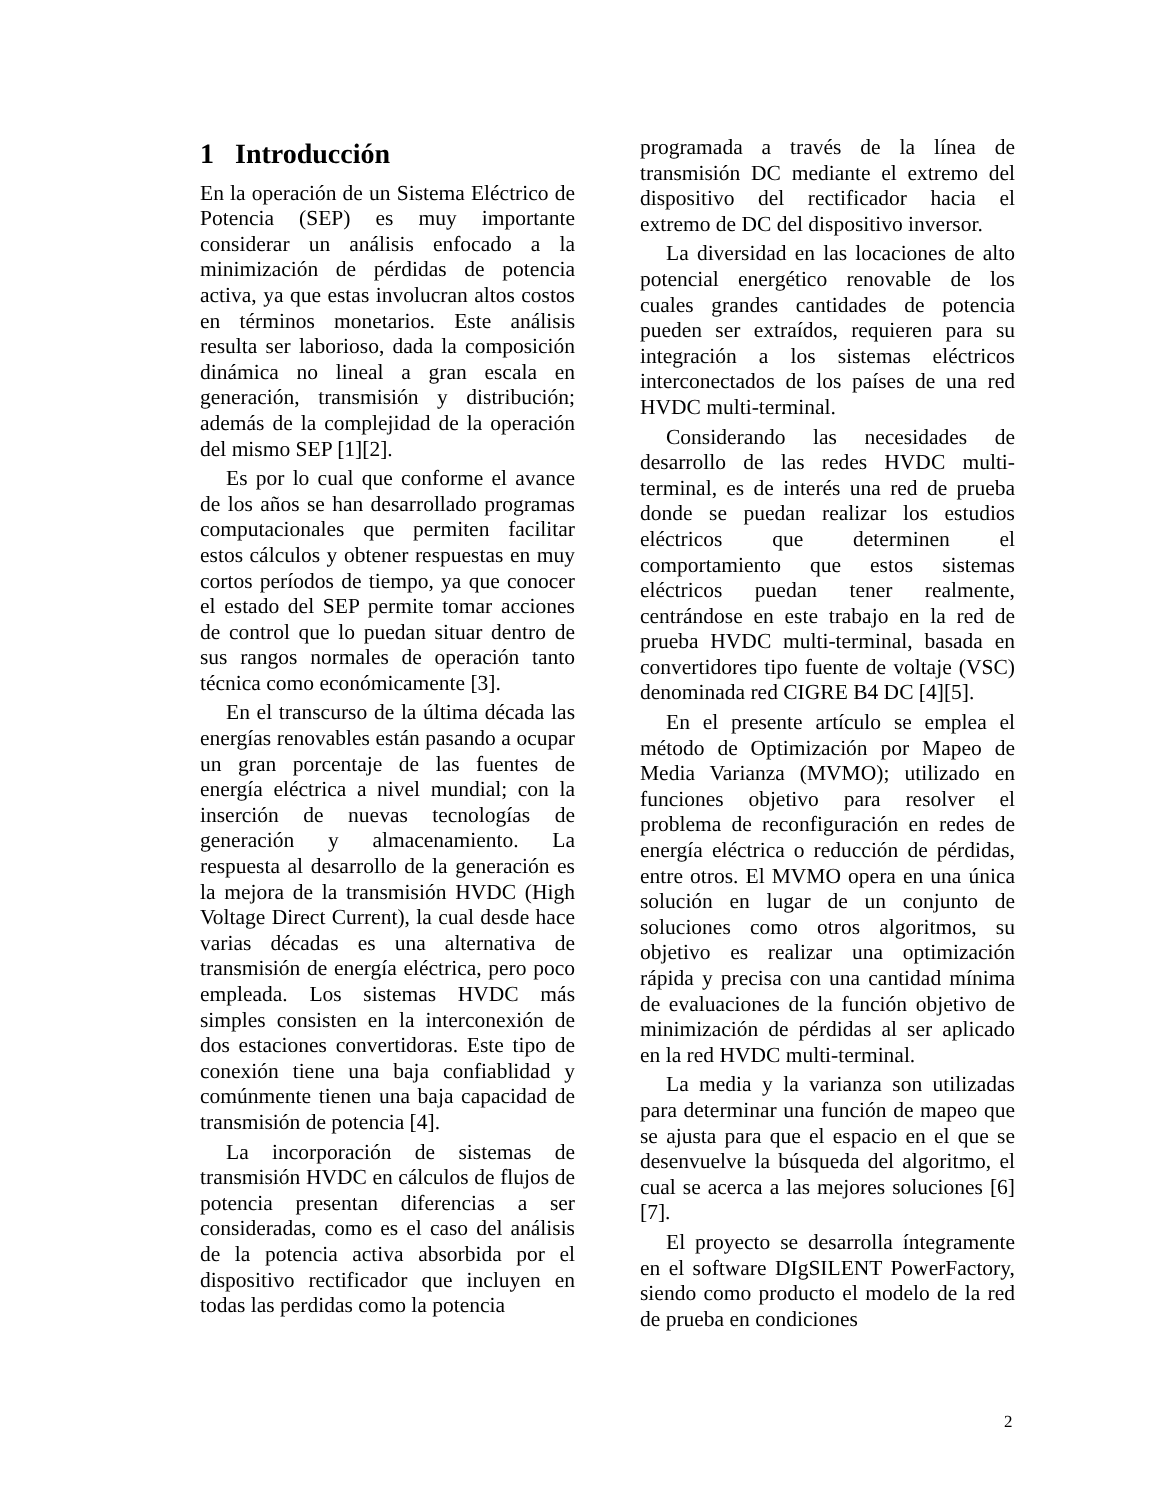1 Introducción
En la operación de un Sistema Eléctrico de Potencia (SEP) es muy importante considerar un análisis enfocado a la minimización de pérdidas de potencia activa, ya que estas involucran altos costos en términos monetarios. Este análisis resulta ser laborioso, dada la composición dinámica no lineal a gran escala en generación, transmisión y distribución; además de la complejidad de la operación del mismo SEP [1][2].
Es por lo cual que conforme el avance de los años se han desarrollado programas computacionales que permiten facilitar estos cálculos y obtener respuestas en muy cortos períodos de tiempo, ya que conocer el estado del SEP permite tomar acciones de control que lo puedan situar dentro de sus rangos normales de operación tanto técnica como económicamente [3].
En el transcurso de la última década las energías renovables están pasando a ocupar un gran porcentaje de las fuentes de energía eléctrica a nivel mundial; con la inserción de nuevas tecnologías de generación y almacenamiento. La respuesta al desarrollo de la generación es la mejora de la transmisión HVDC (High Voltage Direct Current), la cual desde hace varias décadas es una alternativa de transmisión de energía eléctrica, pero poco empleada. Los sistemas HVDC más simples consisten en la interconexión de dos estaciones convertidoras. Este tipo de conexión tiene una baja confiablidad y comúnmente tienen una baja capacidad de transmisión de potencia [4].
La incorporación de sistemas de transmisión HVDC en cálculos de flujos de potencia presentan diferencias a ser consideradas, como es el caso del análisis de la potencia activa absorbida por el dispositivo rectificador que incluyen en todas las perdidas como la potencia
programada a través de la línea de transmisión DC mediante el extremo del dispositivo del rectificador hacia el extremo de DC del dispositivo inversor.
La diversidad en las locaciones de alto potencial energético renovable de los cuales grandes cantidades de potencia pueden ser extraídos, requieren para su integración a los sistemas eléctricos interconectados de los países de una red HVDC multi-terminal.
Considerando las necesidades de desarrollo de las redes HVDC multi-terminal, es de interés una red de prueba donde se puedan realizar los estudios eléctricos que determinen el comportamiento que estos sistemas eléctricos puedan tener realmente, centrándose en este trabajo en la red de prueba HVDC multi-terminal, basada en convertidores tipo fuente de voltaje (VSC) denominada red CIGRE B4 DC [4][5].
En el presente artículo se emplea el método de Optimización por Mapeo de Media Varianza (MVMO); utilizado en funciones objetivo para resolver el problema de reconfiguración en redes de energía eléctrica o reducción de pérdidas, entre otros. El MVMO opera en una única solución en lugar de un conjunto de soluciones como otros algoritmos, su objetivo es realizar una optimización rápida y precisa con una cantidad mínima de evaluaciones de la función objetivo de minimización de pérdidas al ser aplicado en la red HVDC multi-terminal.
La media y la varianza son utilizadas para determinar una función de mapeo que se ajusta para que el espacio en el que se desenvuelve la búsqueda del algoritmo, el cual se acerca a las mejores soluciones [6][7].
El proyecto se desarrolla íntegramente en el software DIgSILENT PowerFactory, siendo como producto el modelo de la red de prueba en condiciones
2